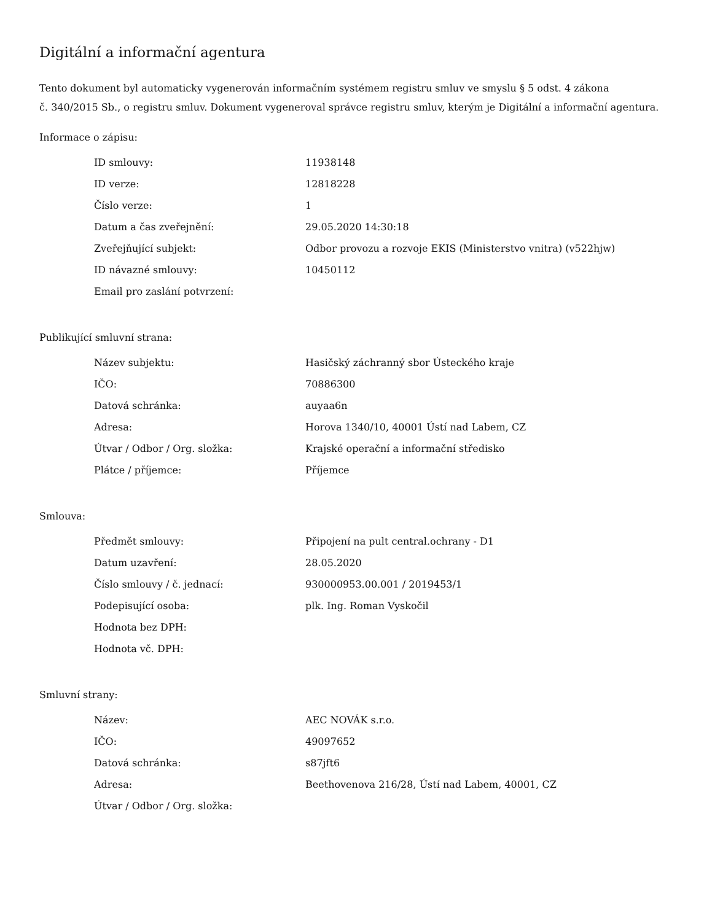Digitální a informační agentura
Tento dokument byl automaticky vygenerován informačním systémem registru smluv ve smyslu § 5 odst. 4 zákona
č. 340/2015 Sb., o registru smluv. Dokument vygeneroval správce registru smluv, kterým je Digitální a informační agentura.
Informace o zápisu:
| ID smlouvy: | 11938148 |
| ID verze: | 12818228 |
| Číslo verze: | 1 |
| Datum a čas zveřejnění: | 29.05.2020 14:30:18 |
| Zveřejňující subjekt: | Odbor provozu a rozvoje EKIS (Ministerstvo vnitra) (v522hjw) |
| ID návazné smlouvy: | 10450112 |
| Email pro zaslání potvrzení: | |
Publikující smluvní strana:
| Název subjektu: | Hasičský záchranný sbor Ústeckého kraje |
| IČO: | 70886300 |
| Datová schránka: | auyaa6n |
| Adresa: | Horova 1340/10, 40001 Ústí nad Labem, CZ |
| Útvar / Odbor / Org. složka: | Krajské operační a informační středisko |
| Plátce / příjemce: | Příjemce |
Smlouva:
| Předmět smlouvy: | Připojení na pult central.ochrany - D1 |
| Datum uzavření: | 28.05.2020 |
| Číslo smlouvy / č. jednací: | 930000953.00.001 / 2019453/1 |
| Podepisující osoba: | plk. Ing. Roman Vyskočil |
| Hodnota bez DPH: | |
| Hodnota vč. DPH: | |
Smluvní strany:
| Název: | AEC NOVÁK s.r.o. |
| IČO: | 49097652 |
| Datová schránka: | s87jft6 |
| Adresa: | Beethovenova 216/28, Ústí nad Labem, 40001, CZ |
| Útvar / Odbor / Org. složka: | |